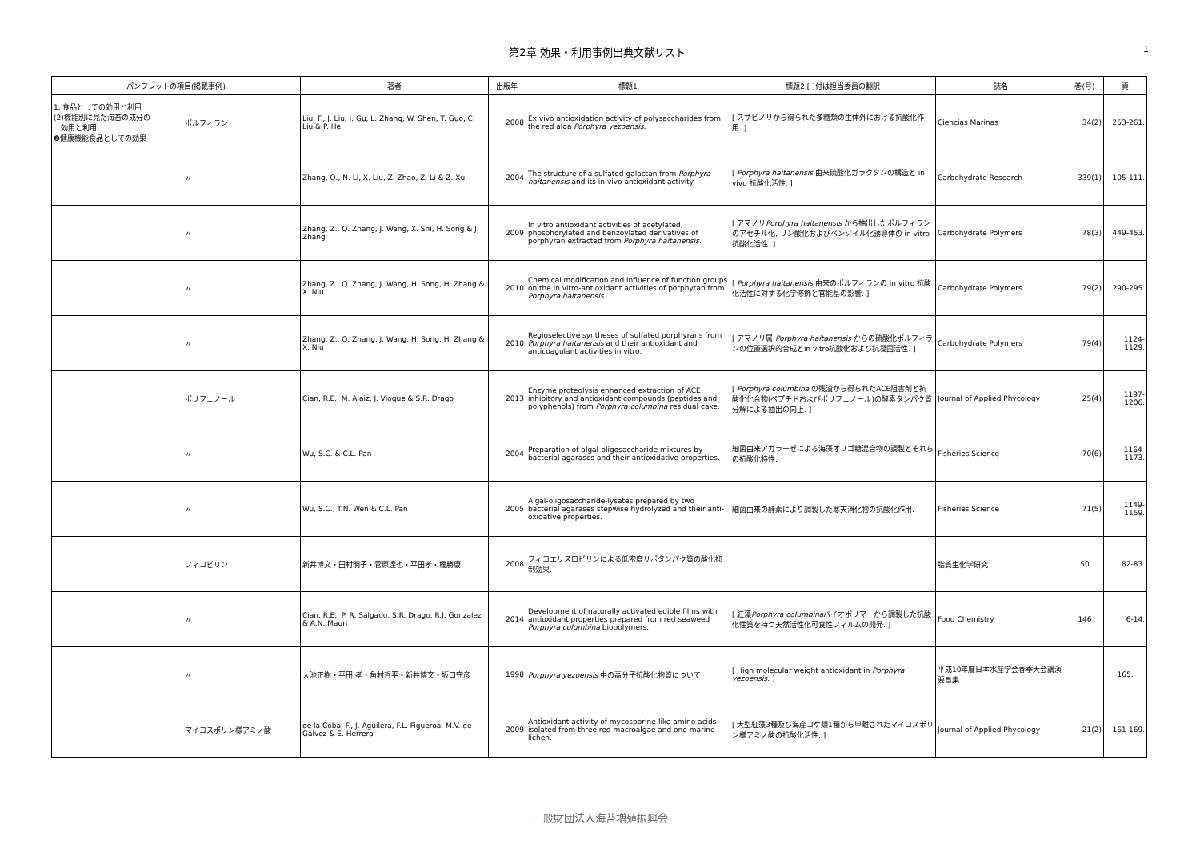第2章 効果・利用事例出典文献リスト
1
| パンフレットの項目(掲載事例) | | 著者 | 出版年 | 標題1 | 標題2 [ ]付は担当委員の翻訳 | 誌名 | 巻(号) | 頁 |
| --- | --- | --- | --- | --- | --- | --- | --- | --- |
| 1. 食品としての効用と利用 (2)機能別に見た海苔の成分の 効用と利用 ❷健康機能食品としての効果 | ポルフィラン | Liu, F., J. Liu, J. Gu, L. Zhang, W. Shen, T. Guo, C. Liu & P. He | 2008 | Ex vivo antioxidation activity of polysaccharides from the red alga Porphyra yezoensis . | [ スサビノリから得られた多糖類の生体外における抗酸化作用. ] | Ciencias Marinas | 34(2) | 253-261. |
| | 〃 | Zhang, Q., N. Li, X. Liu, Z. Zhao, Z. Li & Z. Xu | 2004 | The structure of a sulfated galactan from Porphyra haitanensis and its in vivo antioxidant activity. | [ Porphyra haitanensis 由来硫酸化ガラクタンの構造と in vivo 抗酸化活性. ] | Carbohydrate Research | 339(1) | 105-111. |
| | 〃 | Zhang, Z., Q. Zhang, J. Wang, X. Shi, H. Song & J. Zhang | 2009 | In vitro antioxidant activities of acetylated, phosphorylated and benzoylated derivatives of porphyran extracted from Porphyra haitanensis . | [ アマノリ Porphyra haitanensis から抽出したポルフィランのアセチル化, リン酸化およびベンゾイル化誘導体の in vitro 抗酸化活性. ] | Carbohydrate Polymers | 78(3) | 449-453. |
| | 〃 | Zhang, Z., Q. Zhang, J. Wang, H. Song, H. Zhang & X. Niu | 2010 | Chemical modification and influence of function groups on the in vitro-antioxidant activities of porphyran from Porphyra haitanensis . | [ Porphyra haitanensis 由来のポルフィランの in vitro 抗酸化活性に対する化学修飾と官能基の影響. ] | Carbohydrate Polymers | 79(2) | 290-295. |
| | 〃 | Zhang, Z., Q. Zhang, J. Wang, H. Song, H. Zhang & X. Niu | 2010 | Regioselective syntheses of sulfated porphyrans from Porphyra haitanensis and their antioxidant and anticoagulant activities in vitro. | [ アマノリ属 Porphyra haitanensis からの硫酸化ポルフィランの位置選択的合成とin vitro抗酸化および抗凝固活性. ] | Carbohydrate Polymers | 79(4) | 1124-1129. |
| | ポリフェノール | Cian, R.E., M. Alaiz, J. Vioque & S.R. Drago | 2013 | Enzyme proteolysis enhanced extraction of ACE inhibitory and antioxidant compounds (peptides and polyphenols) from Porphyra columbina residual cake. | [ Porphyra columbina の残渣から得られたACE阻害剤と抗酸化化合物(ペプチドおよびポリフェノール)の酵素タンパク質分解による抽出の向上. ] | Journal of Applied Phycology | 25(4) | 1197-1206. |
| | 〃 | Wu, S.C. & C.L. Pan | 2004 | Preparation of algal-oligosaccharide mixtures by bacterial agarases and their antioxidative properties. | 細菌由来アガラーゼによる海藻オリゴ糖混合物の調製とそれらの抗酸化特性. | Fisheries Science | 70(6) | 1164-1173. |
| | 〃 | Wu, S.C., T.N. Wen & C.L. Pan | 2005 | Algal-oligosaccharide-lysates prepared by two bacterial agarases stepwise hydrolyzed and their anti-oxidative properties. | 細菌由来の酵素により調製した寒天消化物の抗酸化作用. | Fisheries Science | 71(5) | 1149-1159. |
| | フィコビリン | 新井博文・田村明子・菅原達也・平田孝・橘勝康 | 2008 | フィコエリスロビリンによる低密度リポタンパク質の酸化抑制効果. | | 脂質生化学研究 | 50 | 82-83. |
| | 〃 | Cian, R.E., P. R. Salgado, S.R. Drago, R.J. Gonzalez & A.N. Mauri | 2014 | Development of naturally activated edible films with antioxidant properties prepared from red seaweed Porphyra columbina biopolymers. | [ 紅藻 Porphyra columbina バイオポリマーから調製した抗酸化性質を持つ天然活性化可食性フィルムの開発. ] | Food Chemistry | 146 | 6-14. |
| | 〃 | 大池正樹・平田 孝・角村哲平・新井博文・坂口守彦 | 1998 | Porphyra yezoensis 中の高分子抗酸化物質について. | [ High molecular weight antioxidant in Porphyra yezoensis . ] | 平成10年度日本水産学会春季大会講演要旨集 | | 165. |
| | マイコスポリン様アミノ酸 | de la Coba, F., J. Aguilera, F.L. Figueroa, M.V. de Galvez & E. Herrera | 2009 | Antioxidant activity of mycosporine-like amino acids isolated from three red macroalgae and one marine lichen. | [ 大型紅藻3種及び海産コケ類1種から単離されたマイコスポリン様アミノ酸の抗酸化活性. ] | Journal of Applied Phycology | 21(2) | 161-169. |
一般財団法人海苔増殖振興会